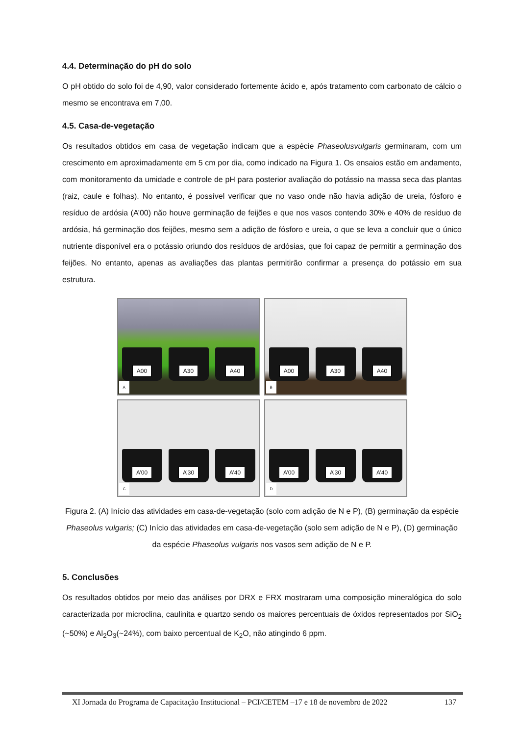4.4. Determinação do pH do solo
O pH obtido do solo foi de 4,90, valor considerado fortemente ácido e, após tratamento com carbonato de cálcio o mesmo se encontrava em 7,00.
4.5. Casa-de-vegetação
Os resultados obtidos em casa de vegetação indicam que a espécie Phaseolusvulgaris germinaram, com um crescimento em aproximadamente em 5 cm por dia, como indicado na Figura 1. Os ensaios estão em andamento, com monitoramento da umidade e controle de pH para posterior avaliação do potássio na massa seca das plantas (raiz, caule e folhas). No entanto, é possível verificar que no vaso onde não havia adição de ureia, fósforo e resíduo de ardósia (A’00) não houve germinação de feijões e que nos vasos contendo 30% e 40% de resíduo de ardósia, há germinação dos feijões, mesmo sem a adição de fósforo e ureia, o que se leva a concluir que o único nutriente disponível era o potássio oriundo dos resíduos de ardósias, que foi capaz de permitir a germinação dos feijões. No entanto, apenas as avaliações das plantas permitirão confirmar a presença do potássio em sua estrutura.
A00 A30 A40
A
A00 A30 A40
B
A’00 A’30 A’40
C
A’00 A’30 A’40
D
Figura 2. (A) Início das atividades em casa-de-vegetação (solo com adição de N e P), (B) germinação da espécie Phaseolus vulgaris; (C) Início das atividades em casa-de-vegetação (solo sem adição de N e P), (D) germinação da espécie Phaseolus vulgaris nos vasos sem adição de N e P.
5. Conclusões
Os resultados obtidos por meio das análises por DRX e FRX mostraram uma composição mineralógica do solo caracterizada por microclina, caulinita e quartzo sendo os maiores percentuais de óxidos representados por SiO<sub>2</sub> (~50%) e Al<sub>2</sub>O<sub>3</sub>(~24%), com baixo percentual de K<sub>2</sub>O, não atingindo 6 ppm.
XI Jornada do Programa de Capacitação Institucional – PCI/CETEM –17 e 18 de novembro de 2022 137